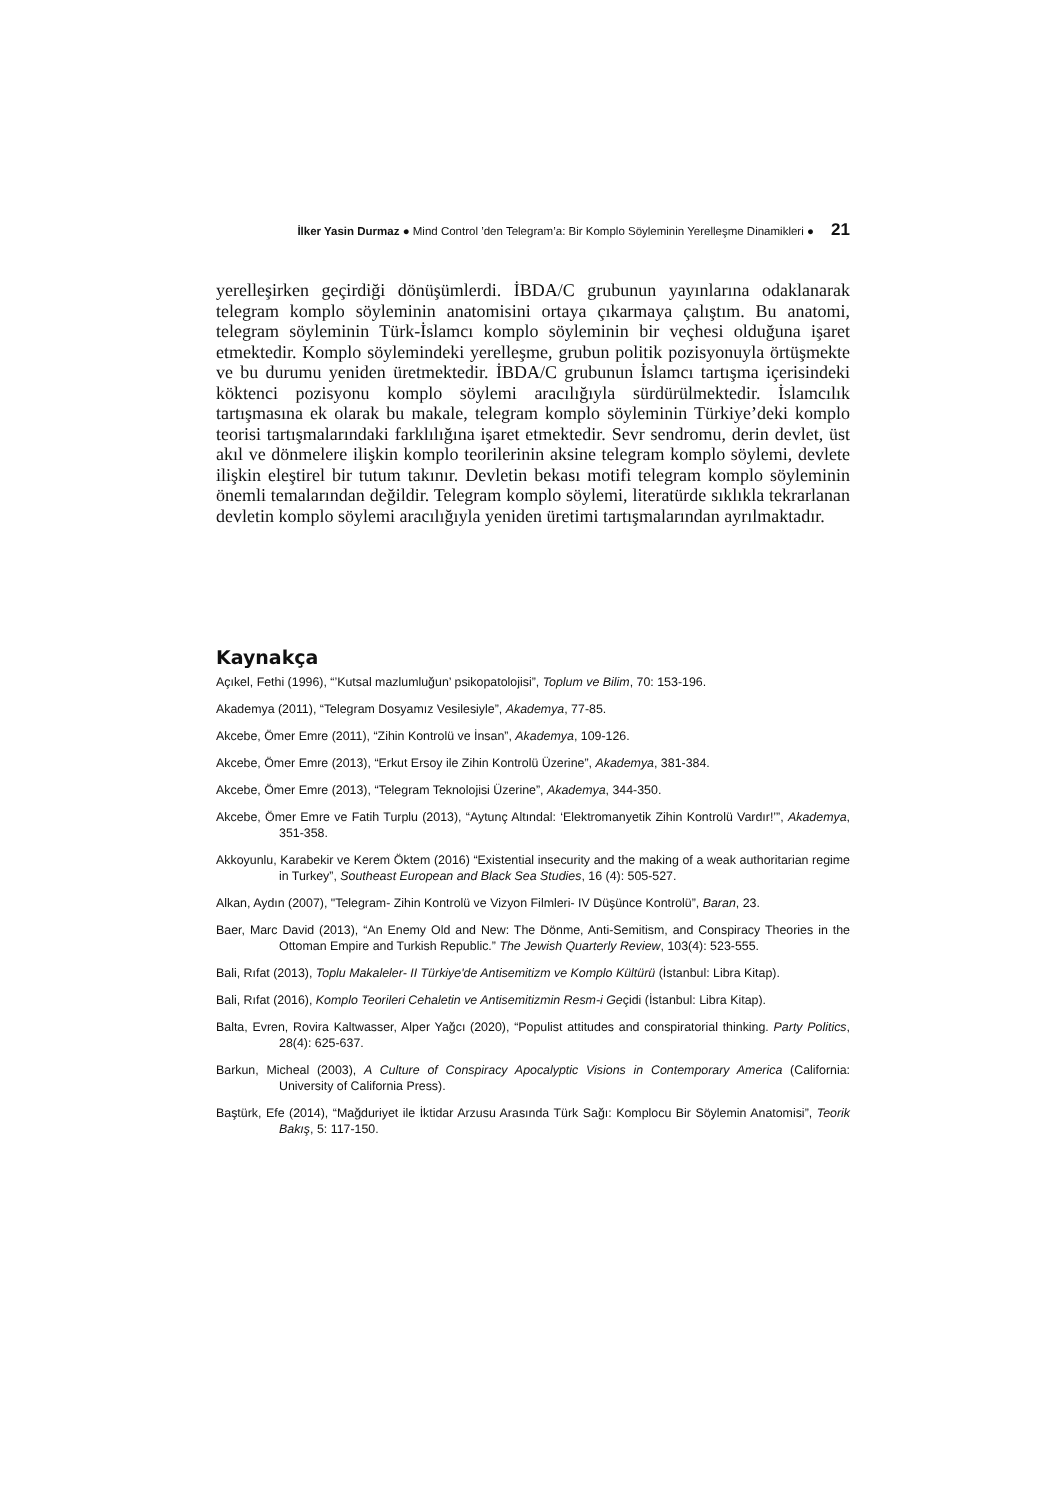İlker Yasin Durmaz ● Mind Control ’den Telegram’a: Bir Komplo Söyleminin Yerelleşme Dinamikleri ● 21
yerelleşirken geçirdiği dönüşümlerdi. İBDA/C grubunun yayınlarına odaklanarak telegram komplo söyleminin anatomisini ortaya çıkarmaya çalıştım. Bu anatomi, telegram söyleminin Türk-İslamcı komplo söyleminin bir veçhesi olduğuna işaret etmektedir. Komplo söylemindeki yerelleşme, grubun politik pozisyonuyla örtüşmekte ve bu durumu yeniden üretmektedir. İBDA/C grubunun İslamcı tartışma içerisindeki köktenci pozisyonu komplo söylemi aracılığıyla sürdürülmektedir. İslamcılık tartışmasına ek olarak bu makale, telegram komplo söyleminin Türkiye’deki komplo teorisi tartışmalarındaki farklılığına işaret etmektedir. Sevr sendromu, derin devlet, üst akıl ve dönmelere ilişkin komplo teorilerinin aksine telegram komplo söylemi, devlete ilişkin eleştirel bir tutum takınır. Devletin bekası motifi telegram komplo söyleminin önemli temalarından değildir. Telegram komplo söylemi, literatürde sıklıkla tekrarlanan devletin komplo söylemi aracılığıyla yeniden üretimi tartışmalarından ayrılmaktadır.
Kaynakça
Açıkel, Fethi (1996), “’Kutsal mazlumluğun’ psikopatolojisi”, Toplum ve Bilim, 70: 153-196.
Akademya (2011), “Telegram Dosyamız Vesilesiyle”, Akademya, 77-85.
Akcebe, Ömer Emre (2011), “Zihin Kontrolü ve İnsan”, Akademya, 109-126.
Akcebe, Ömer Emre (2013), “Erkut Ersoy ile Zihin Kontrolü Üzerine”, Akademya, 381-384.
Akcebe, Ömer Emre (2013), “Telegram Teknolojisi Üzerine”, Akademya, 344-350.
Akcebe, Ömer Emre ve Fatih Turplu (2013), “Aytunç Altındal: ‘Elektromanyetik Zihin Kontrolü Vardır!’”, Akademya, 351-358.
Akkoyunlu, Karabekir ve Kerem Öktem (2016) “Existential insecurity and the making of a weak authoritarian regime in Turkey”, Southeast European and Black Sea Studies, 16 (4): 505-527.
Alkan, Aydın (2007), "Telegram- Zihin Kontrolü ve Vizyon Filmleri- IV Düşünce Kontrolü”, Baran, 23.
Baer, Marc David (2013), “An Enemy Old and New: The Dönme, Anti-Semitism, and Conspiracy Theories in the Ottoman Empire and Turkish Republic.” The Jewish Quarterly Review, 103(4): 523-555.
Bali, Rıfat (2013), Toplu Makaleler- II Türkiye'de Antisemitizm ve Komplo Kültürü (İstanbul: Libra Kitap).
Bali, Rıfat (2016), Komplo Teorileri Cehaletin ve Antisemitizmin Resm-i Geçidi (İstanbul: Libra Kitap).
Balta, Evren, Rovira Kaltwasser, Alper Yağcı (2020), “Populist attitudes and conspiratorial thinking. Party Politics, 28(4): 625-637.
Barkun, Micheal (2003), A Culture of Conspiracy Apocalyptic Visions in Contemporary America (California: University of California Press).
Baştürk, Efe (2014), “Mağduriyet ile İktidar Arzusu Arasında Türk Sağı: Komplocu Bir Söylemin Anatomisi”, Teorik Bakış, 5: 117-150.